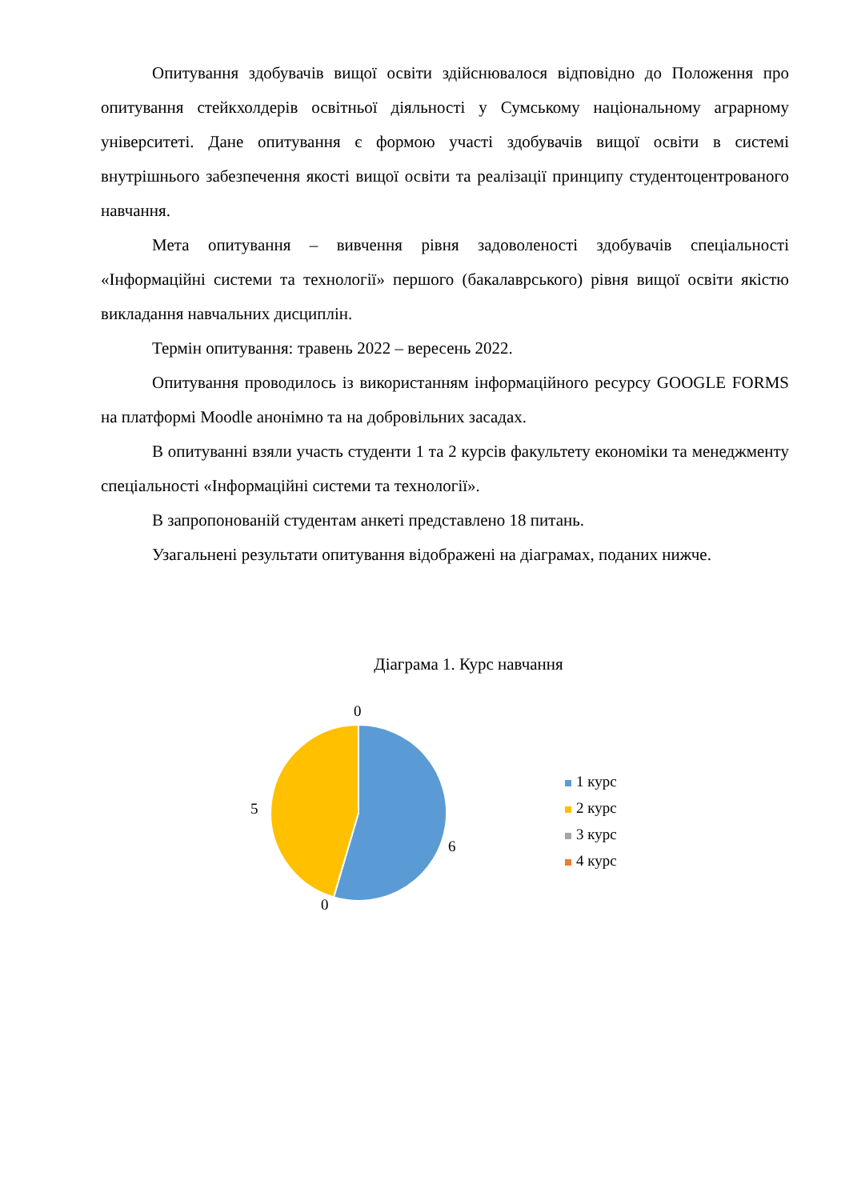Опитування здобувачів вищої освіти здійснювалося відповідно до Положення про опитування стейкхолдерів освітньої діяльності у Сумському національному аграрному університеті. Дане опитування є формою участі здобувачів вищої освіти в системі внутрішнього забезпечення якості вищої освіти та реалізації принципу студентоцентрованого навчання.
Мета опитування – вивчення рівня задоволеності здобувачів спеціальності «Інформаційні системи та технології» першого (бакалаврського) рівня вищої освіти якістю викладання навчальних дисциплін.
Термін опитування: травень 2022 – вересень 2022.
Опитування проводилось із використанням інформаційного ресурсу GOOGLE FORMS на платформі Moodle анонімно та на добровільних засадах.
В опитуванні взяли участь студенти 1 та 2 курсів факультету економіки та менеджменту спеціальності «Інформаційні системи та технології».
В запропонованій студентам анкеті представлено 18 питань.
Узагальнені результати опитування відображені на діаграмах, поданих нижче.
Діаграма 1. Курс навчання
0
5
6
0
1 курс
2 курс
3 курс
4 курс